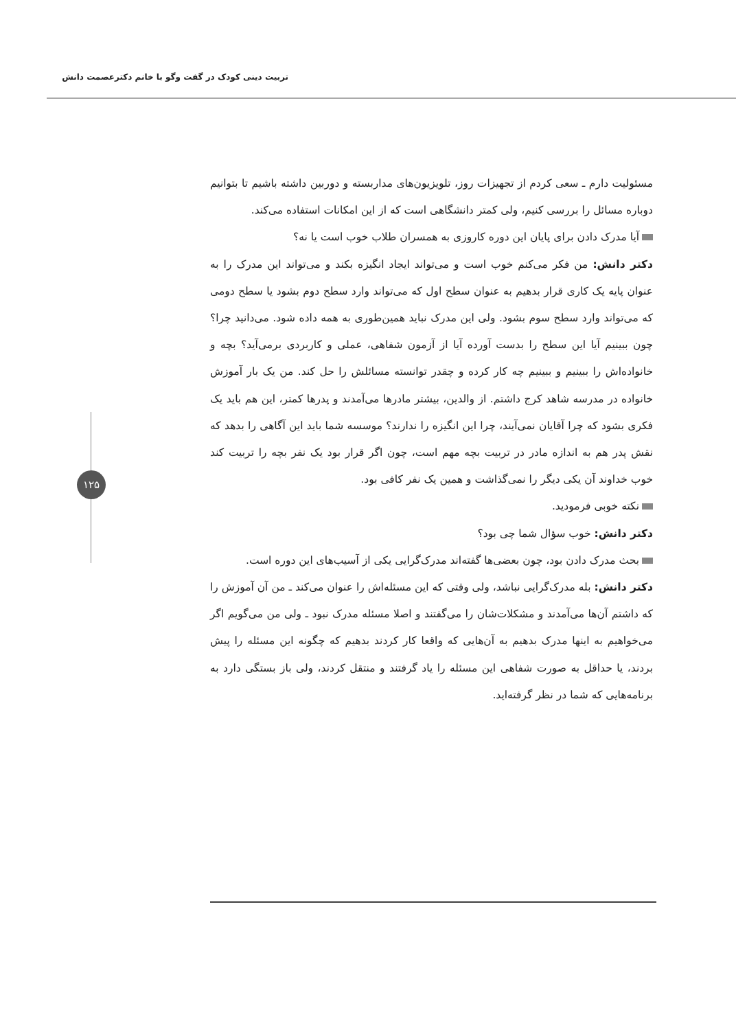تربیت دینی کودک در گفت وگو با خانم دکترعصمت دانش
۱۲۵
مسئولیت دارم ـ سعی کردم از تجهیزات روز، تلویزیون‌های مداربسته و دوربین داشته باشیم تا بتوانیم دوباره مسائل را بررسی کنیم، ولی کمتر دانشگاهی است که از این امکانات استفاده می‌کند.
آیا مدرک دادن برای پایان این دوره کاروزی به همسران طلاب خوب است یا نه؟
دکتر دانش: من فکر می‌کنم خوب است و می‌تواند ایجاد انگیزه بکند و می‌تواند این مدرک را به عنوان پایه یک کاری قرار بدهیم به عنوان سطح اول که می‌تواند وارد سطح دوم بشود یا سطح دومی که می‌تواند وارد سطح سوم بشود. ولی این مدرک نباید همین‌طوری به همه داده شود. می‌دانید چرا؟ چون ببینیم آیا این سطح را بدست آورده آیا از آزمون شفاهی، عملی و کاربردی برمی‌آید؟ بچه و خانواده‌اش را ببینیم و ببینیم چه کار کرده و چقدر توانسته مسائلش را حل کند. من یک بار آموزش خانواده در مدرسه شاهد کرج داشتم. از والدین، بیشتر مادرها می‌آمدند و پدرها کمتر، این هم باید یک فکری بشود که چرا آقایان نمی‌آیند، چرا این انگیزه را ندارند؟ موسسه شما باید این آگاهی را بدهد که نقش پدر هم به اندازه مادر در تربیت بچه مهم است، چون اگر قرار بود یک نفر بچه را تربیت کند خوب خداوند آن یکی دیگر را نمی‌گذاشت و همین یک نفر کافی بود.
نکته خوبی فرمودید.
دکتر دانش: خوب سؤال شما چی بود؟
بحث مدرک دادن بود، چون بعضی‌ها گفته‌اند مدرک‌گرایی یکی از آسیب‌های این دوره است.
دکتر دانش: بله مدرک‌گرایی نباشد، ولی وقتی که این مسئله‌اش را عنوان می‌کند ـ من آن آموزش را که داشتم آن‌ها می‌آمدند و مشکلات‌شان را می‌گفتند و اصلا مسئله مدرک نبود ـ ولی من می‌گویم اگر می‌خواهیم به اینها مدرک بدهیم به آن‌هایی که واقعا کار کردند بدهیم که چگونه این مسئله را پیش بردند، یا حداقل به صورت شفاهی این مسئله را یاد گرفتند و منتقل کردند، ولی باز بستگی دارد به برنامه‌هایی که شما در نظر گرفته‌اید.